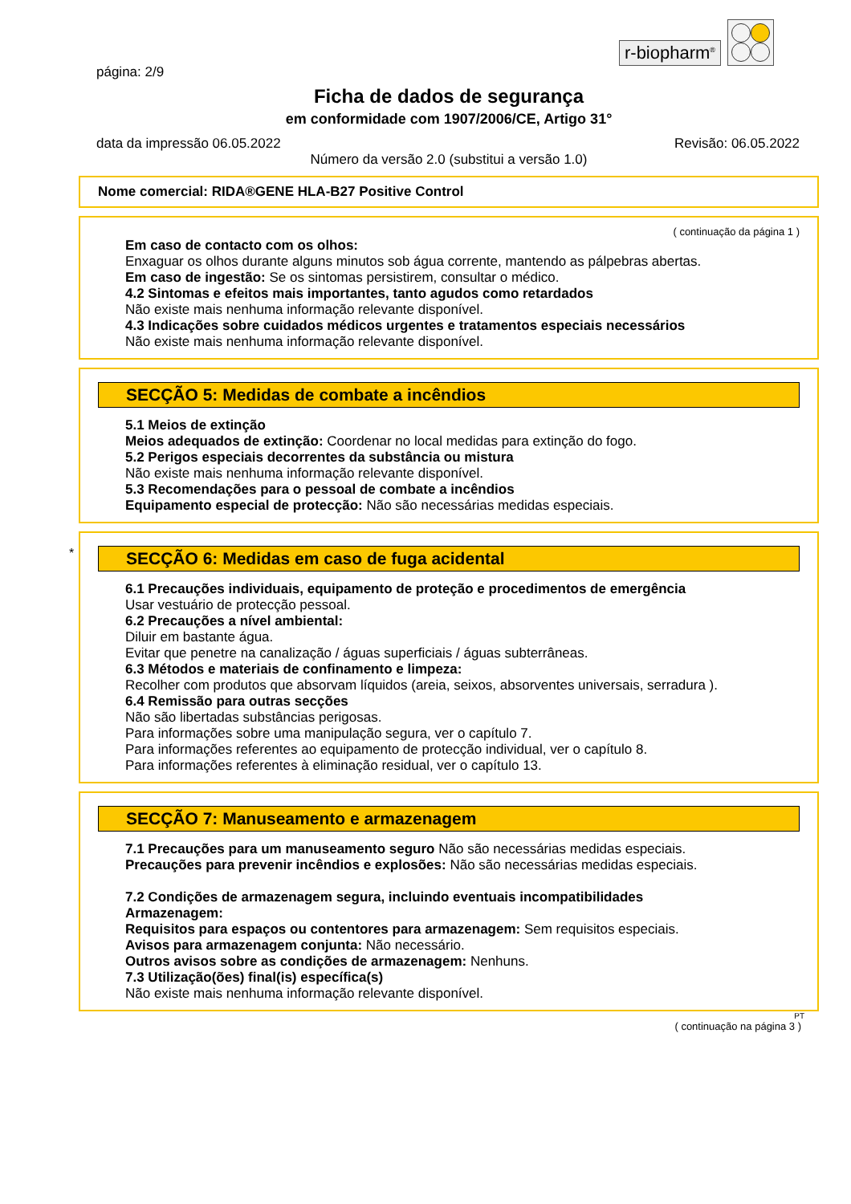r-biopharm<sup>®</sup>
página: 2/9
Ficha de dados de segurança
em conformidade com 1907/2006/CE, Artigo 31°
data da impressão 06.05.2022 Revisão: 06.05.2022
Número da versão 2.0 (substitui a versão 1.0)
Nome comercial: RIDA®GENE HLA-B27 Positive Control
( continuação da página 1 )
Em caso de contacto com os olhos:
Enxaguar os olhos durante alguns minutos sob água corrente, mantendo as pálpebras abertas.
Em caso de ingestão: Se os sintomas persistirem, consultar o médico.
4.2 Sintomas e efeitos mais importantes, tanto agudos como retardados
Não existe mais nenhuma informação relevante disponível.
4.3 Indicações sobre cuidados médicos urgentes e tratamentos especiais necessários
Não existe mais nenhuma informação relevante disponível.
SECÇÃO 5: Medidas de combate a incêndios
5.1 Meios de extinção
Meios adequados de extinção: Coordenar no local medidas para extinção do fogo.
5.2 Perigos especiais decorrentes da substância ou mistura
Não existe mais nenhuma informação relevante disponível.
5.3 Recomendações para o pessoal de combate a incêndios
Equipamento especial de protecção: Não são necessárias medidas especiais.
*
SECÇÃO 6: Medidas em caso de fuga acidental
6.1 Precauções individuais, equipamento de proteção e procedimentos de emergência
Usar vestuário de protecção pessoal.
6.2 Precauções a nível ambiental:
Diluir em bastante água.
Evitar que penetre na canalização / águas superficiais / águas subterrâneas.
6.3 Métodos e materiais de confinamento e limpeza:
Recolher com produtos que absorvam líquidos (areia, seixos, absorventes universais, serradura ).
6.4 Remissão para outras secções
Não são libertadas substâncias perigosas.
Para informações sobre uma manipulação segura, ver o capítulo 7.
Para informações referentes ao equipamento de protecção individual, ver o capítulo 8.
Para informações referentes à eliminação residual, ver o capítulo 13.
SECÇÃO 7: Manuseamento e armazenagem
7.1 Precauções para um manuseamento seguro Não são necessárias medidas especiais.
Precauções para prevenir incêndios e explosões: Não são necessárias medidas especiais.
7.2 Condições de armazenagem segura, incluindo eventuais incompatibilidades
Armazenagem:
Requisitos para espaços ou contentores para armazenagem: Sem requisitos especiais.
Avisos para armazenagem conjunta: Não necessário.
Outros avisos sobre as condições de armazenagem: Nenhuns.
7.3 Utilização(ões) final(is) específica(s)
Não existe mais nenhuma informação relevante disponível.
PT
( continuação na página 3 )